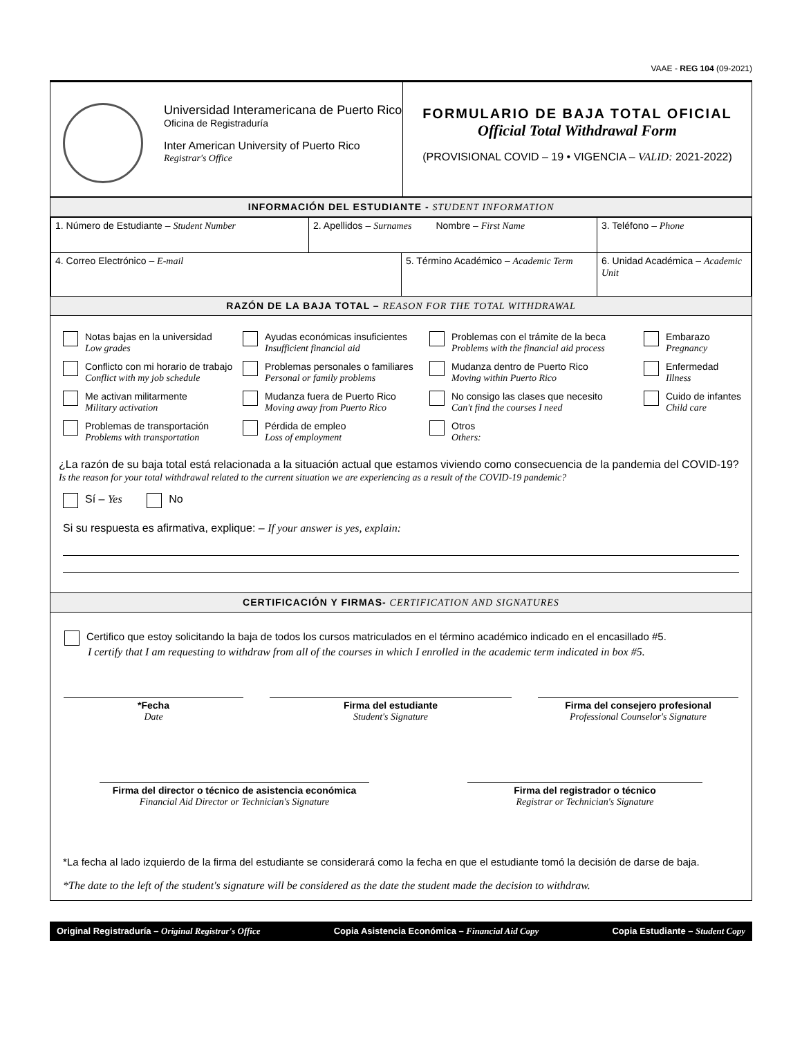VAAE - REG 104 (09-2021)
Universidad Interamericana de Puerto Rico
Oficina de Registraduría
Inter American University of Puerto Rico
Registrar's Office
FORMULARIO DE BAJA TOTAL OFICIAL
Official Total Withdrawal Form
(PROVISIONAL COVID – 19 • VIGENCIA – VALID: 2021-2022)
INFORMACIÓN DEL ESTUDIANTE - STUDENT INFORMATION
| 1. Número de Estudiante – Student Number | 2. Apellidos – Surnames Nombre – First Name | | 3. Teléfono – Phone |
| 4. Correo Electrónico – E-mail | | 5. Término Académico – Academic Term | 6. Unidad Académica – Academic Unit |
RAZÓN DE LA BAJA TOTAL – REASON FOR THE TOTAL WITHDRAWAL
Notas bajas en la universidad
Low grades
Ayudas económicas insuficientes
Insufficient financial aid
Problemas con el trámite de la beca
Problems with the financial aid process
Embarazo
Pregnancy
Conflicto con mi horario de trabajo
Conflict with my job schedule
Problemas personales o familiares
Personal or family problems
Mudanza dentro de Puerto Rico
Moving within Puerto Rico
Enfermedad
Illness
Me activan militarmente
Military activation
Mudanza fuera de Puerto Rico
Moving away from Puerto Rico
No consigo las clases que necesito
Can't find the courses I need
Cuido de infantes
Child care
Problemas de transportación
Problems with transportation
Pérdida de empleo
Loss of employment
Otros
Others:
¿La razón de su baja total está relacionada a la situación actual que estamos viviendo como consecuencia de la pandemia del COVID-19?
Is the reason for your total withdrawal related to the current situation we are experiencing as a result of the COVID-19 pandemic?
Sí – Yes No
Si su respuesta es afirmativa, explique: – If your answer is yes, explain:
CERTIFICACIÓN Y FIRMAS- CERTIFICATION AND SIGNATURES
Certifico que estoy solicitando la baja de todos los cursos matriculados en el término académico indicado en el encasillado #5.
I certify that I am requesting to withdraw from all of the courses in which I enrolled in the academic term indicated in box #5.
*Fecha
Date
Firma del estudiante
Student's Signature
Firma del consejero profesional
Professional Counselor's Signature
Firma del director o técnico de asistencia económica
Financial Aid Director or Technician's Signature
Firma del registrador o técnico
Registrar or Technician's Signature
*La fecha al lado izquierdo de la firma del estudiante se considerará como la fecha en que el estudiante tomó la decisión de darse de baja.
*The date to the left of the student's signature will be considered as the date the student made the decision to withdraw.
Original Registraduría – Original Registrar's Office Copia Asistencia Económica – Financial Aid Copy Copia Estudiante – Student Copy